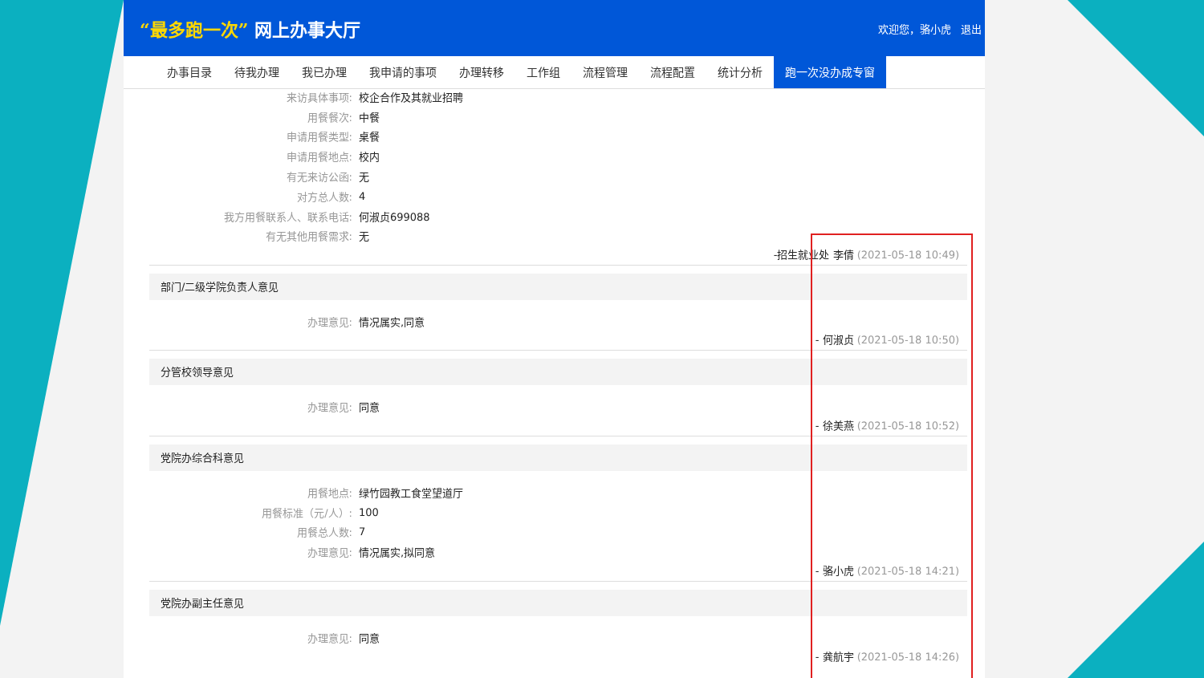“最多跑一次” 网上办事大厅
欢迎您，骆小虎 退出
办事目录 待我办理 我已办理 我申请的事项 办理转移 工作组 流程管理 流程配置 统计分析 跑一次没办成专窗
来访具体事项: 校企合作及其就业招聘
用餐餐次: 中餐
申请用餐类型: 桌餐
申请用餐地点: 校内
有无来访公函: 无
对方总人数: 4
我方用餐联系人、联系电话: 何淑贞699088
有无其他用餐需求: 无
-招生就业处 李倩 (2021-05-18 10:49)
部门/二级学院负责人意见
办理意见: 情况属实,同意
- 何淑贞 (2021-05-18 10:50)
分管校领导意见
办理意见: 同意
- 徐美燕 (2021-05-18 10:52)
党院办综合科意见
用餐地点: 绿竹园教工食堂望道厅
用餐标准（元/人）: 100
用餐总人数: 7
办理意见: 情况属实,拟同意
- 骆小虎 (2021-05-18 14:21)
党院办副主任意见
办理意见: 同意
- 龚航宇 (2021-05-18 14:26)